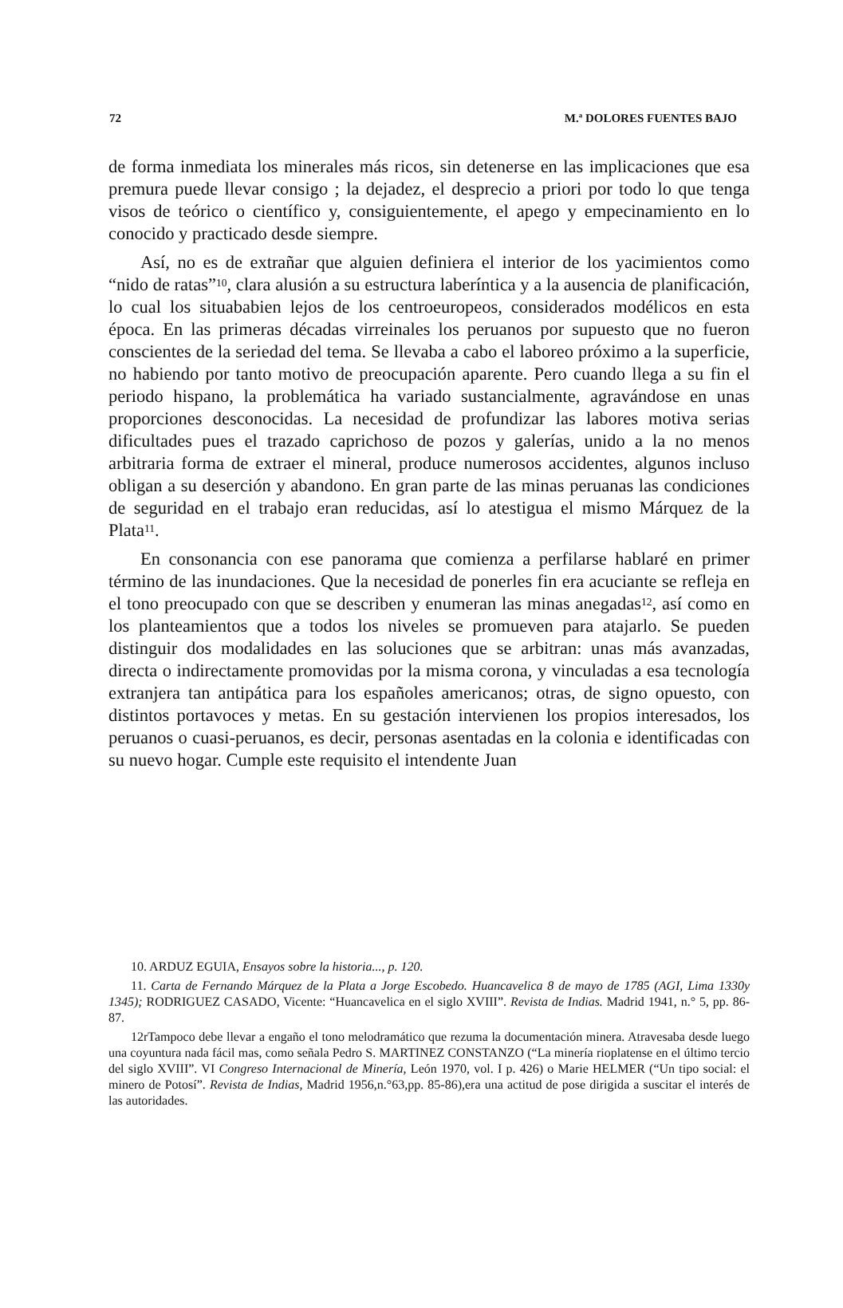72 M.ª DOLORES FUENTES BAJO
de forma inmediata los minerales más ricos, sin detenerse en las implicaciones que esa premura puede llevar consigo ; la dejadez, el desprecio a priori por todo lo que tenga visos de teórico o científico y, consiguientemente, el apego y empecinamiento en lo conocido y practicado desde siempre.
Así, no es de extrañar que alguien definiera el interior de los yacimientos como “nido de ratas”<sup>10</sup>, clara alusión a su estructura laberíntica y a la ausencia de planificación, lo cual los situababien lejos de los centroeuropeos, considerados modélicos en esta época. En las primeras décadas virreinales los peruanos por supuesto que no fueron conscientes de la seriedad del tema. Se llevaba a cabo el laboreo próximo a la superficie, no habiendo por tanto motivo de preocupación aparente. Pero cuando llega a su fin el periodo hispano, la problemática ha variado sustancialmente, agravándose en unas proporciones desconocidas. La necesidad de profundizar las labores motiva serias dificultades pues el trazado caprichoso de pozos y galerías, unido a la no menos arbitraria forma de extraer el mineral, produce numerosos accidentes, algunos incluso obligan a su deserción y abandono. En gran parte de las minas peruanas las condiciones de seguridad en el trabajo eran reducidas, así lo atestigua el mismo Márquez de la Plata<sup>11</sup>.
En consonancia con ese panorama que comienza a perfilarse hablaré en primer término de las inundaciones. Que la necesidad de ponerles fin era acuciante se refleja en el tono preocupado con que se describen y enumeran las minas anegadas<sup>12</sup>, así como en los planteamientos que a todos los niveles se promueven para atajarlo. Se pueden distinguir dos modalidades en las soluciones que se arbitran: unas más avanzadas, directa o indirectamente promovidas por la misma corona, y vinculadas a esa tecnología extranjera tan antipática para los españoles americanos; otras, de signo opuesto, con distintos portavoces y metas. En su gestación intervienen los propios interesados, los peruanos o cuasi-peruanos, es decir, personas asentadas en la colonia e identificadas con su nuevo hogar. Cumple este requisito el intendente Juan
10. ARDUZ EGUIA, Ensayos sobre la historia..., p. 120.
11. Carta de Fernando Márquez de la Plata a Jorge Escobedo. Huancavelica 8 de mayo de 1785 (AGI, Lima 1330y 1345); RODRIGUEZ CASADO, Vicente: “Huancavelica en el siglo XVIII”. Revista de Indias. Madrid 1941, n.° 5, pp. 86-87.
12rTampoco debe llevar a engaño el tono melodramático que rezuma la documentación minera. Atravesaba desde luego una coyuntura nada fácil mas, como señala Pedro S. MARTINEZ CONSTANZO (“La minería rioplatense en el último tercio del siglo XVIII”. VI Congreso Internacional de Minería, León 1970, vol. I p. 426) o Marie HELMER (“Un tipo social: el minero de Potosí”. Revista de Indias, Madrid 1956,n.°63,pp. 85-86),era una actitud de pose dirigida a suscitar el interés de las autoridades.